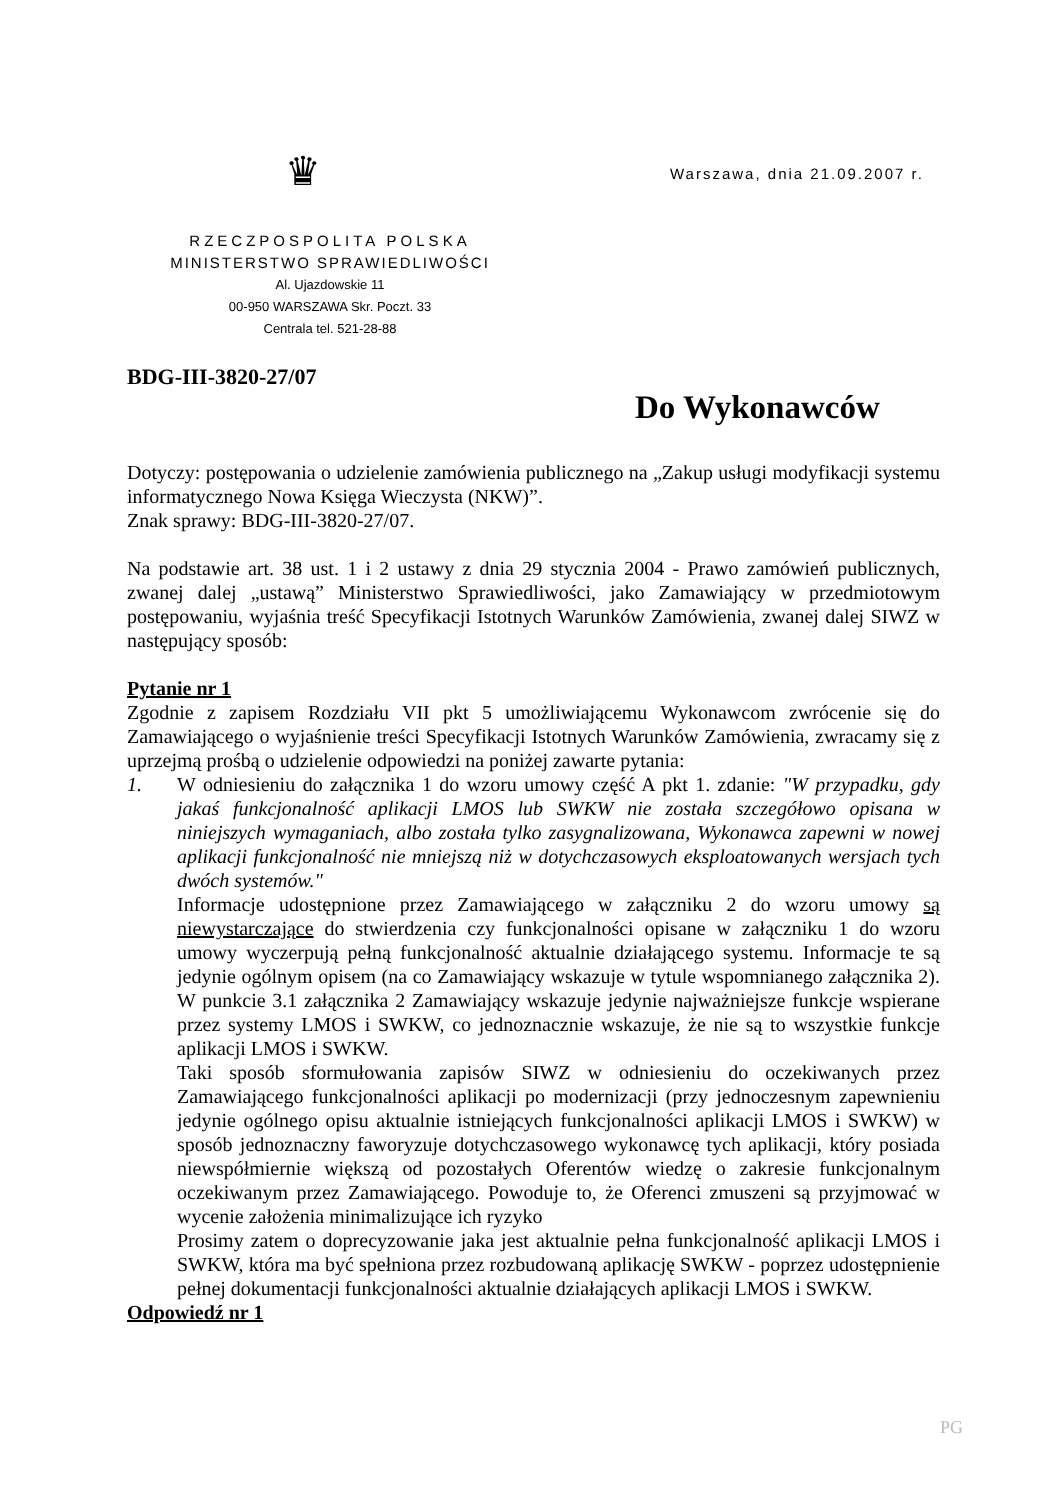♛ Warszawa, dnia 21.09.2007 r.
RZECZPOSPOLITA POLSKA
MINISTERSTWO SPRAWIEDLIWOŚCI
Al. Ujazdowskie 11
00-950 WARSZAWA Skr. Poczt. 33
Centrala tel. 521-28-88
BDG-III-3820-27/07
Do Wykonawców
Dotyczy: postępowania o udzielenie zamówienia publicznego na „Zakup usługi modyfikacji systemu informatycznego Nowa Księga Wieczysta (NKW)”.
Znak sprawy: BDG-III-3820-27/07.
Na podstawie art. 38 ust. 1 i 2 ustawy z dnia 29 stycznia 2004 - Prawo zamówień publicznych, zwanej dalej „ustawą” Ministerstwo Sprawiedliwości, jako Zamawiający w przedmiotowym postępowaniu, wyjaśnia treść Specyfikacji Istotnych Warunków Zamówienia, zwanej dalej SIWZ w następujący sposób:
Pytanie nr 1
Zgodnie z zapisem Rozdziału VII pkt 5 umożliwiającemu Wykonawcom zwrócenie się do Zamawiającego o wyjaśnienie treści Specyfikacji Istotnych Warunków Zamówienia, zwracamy się z uprzejmą prośbą o udzielenie odpowiedzi na poniżej zawarte pytania:
1. W odniesieniu do załącznika 1 do wzoru umowy część A pkt 1. zdanie: "W przypadku, gdy jakaś funkcjonalność aplikacji LMOS lub SWKW nie została szczegółowo opisana w niniejszych wymaganiach, albo została tylko zasygnalizowana, Wykonawca zapewni w nowej aplikacji funkcjonalność nie mniejszą niż w dotychczasowych eksploatowanych wersjach tych dwóch systemów."
Informacje udostępnione przez Zamawiającego w załączniku 2 do wzoru umowy są niewystarczające do stwierdzenia czy funkcjonalności opisane w załączniku 1 do wzoru umowy wyczerpują pełną funkcjonalność aktualnie działającego systemu. Informacje te są jedynie ogólnym opisem (na co Zamawiający wskazuje w tytule wspomnianego załącznika 2). W punkcie 3.1 załącznika 2 Zamawiający wskazuje jedynie najważniejsze funkcje wspierane przez systemy LMOS i SWKW, co jednoznacznie wskazuje, że nie są to wszystkie funkcje aplikacji LMOS i SWKW.
Taki sposób sformułowania zapisów SIWZ w odniesieniu do oczekiwanych przez Zamawiającego funkcjonalności aplikacji po modernizacji (przy jednoczesnym zapewnieniu jedynie ogólnego opisu aktualnie istniejących funkcjonalności aplikacji LMOS i SWKW) w sposób jednoznaczny faworyzuje dotychczasowego wykonawcę tych aplikacji, który posiada niewspółmiernie większą od pozostałych Oferentów wiedzę o zakresie funkcjonalnym oczekiwanym przez Zamawiającego. Powoduje to, że Oferenci zmuszeni są przyjmować w wycenie założenia minimalizujące ich ryzyko
Prosimy zatem o doprecyzowanie jaka jest aktualnie pełna funkcjonalność aplikacji LMOS i SWKW, która ma być spełniona przez rozbudowaną aplikację SWKW - poprzez udostępnienie pełnej dokumentacji funkcjonalności aktualnie działających aplikacji LMOS i SWKW.
Odpowiedź nr 1
PG